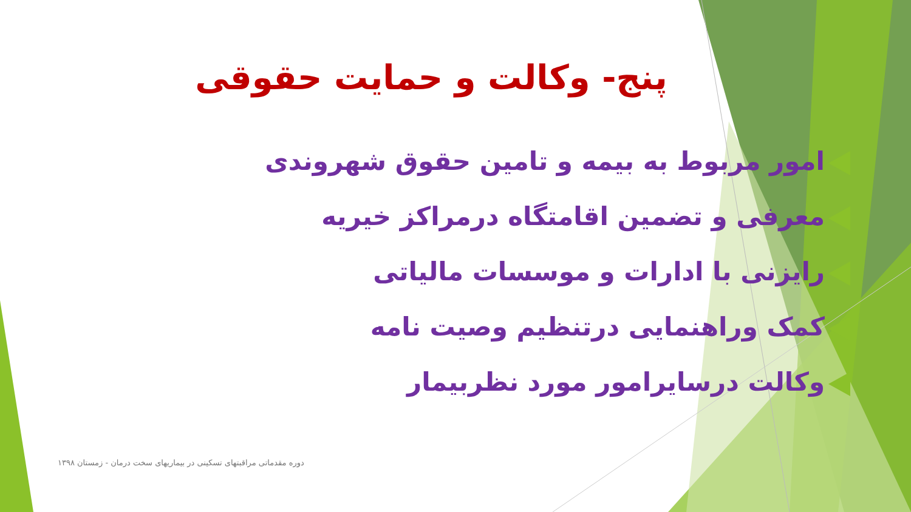پنج- وکالت و حمایت حقوقی
امور مربوط به بیمه و تامین حقوق شهروندی
معرفی و تضمین اقامتگاه درمراکز خیریه
رایزنی با ادارات و موسسات مالیاتی
کمک وراهنمایی درتنظیم وصیت نامه
وکالت درسایرامور مورد نظربیمار
دوره مقدماتی مراقبتهای تسکینی در بیماریهای سخت درمان - زمستان ۱۳۹۸